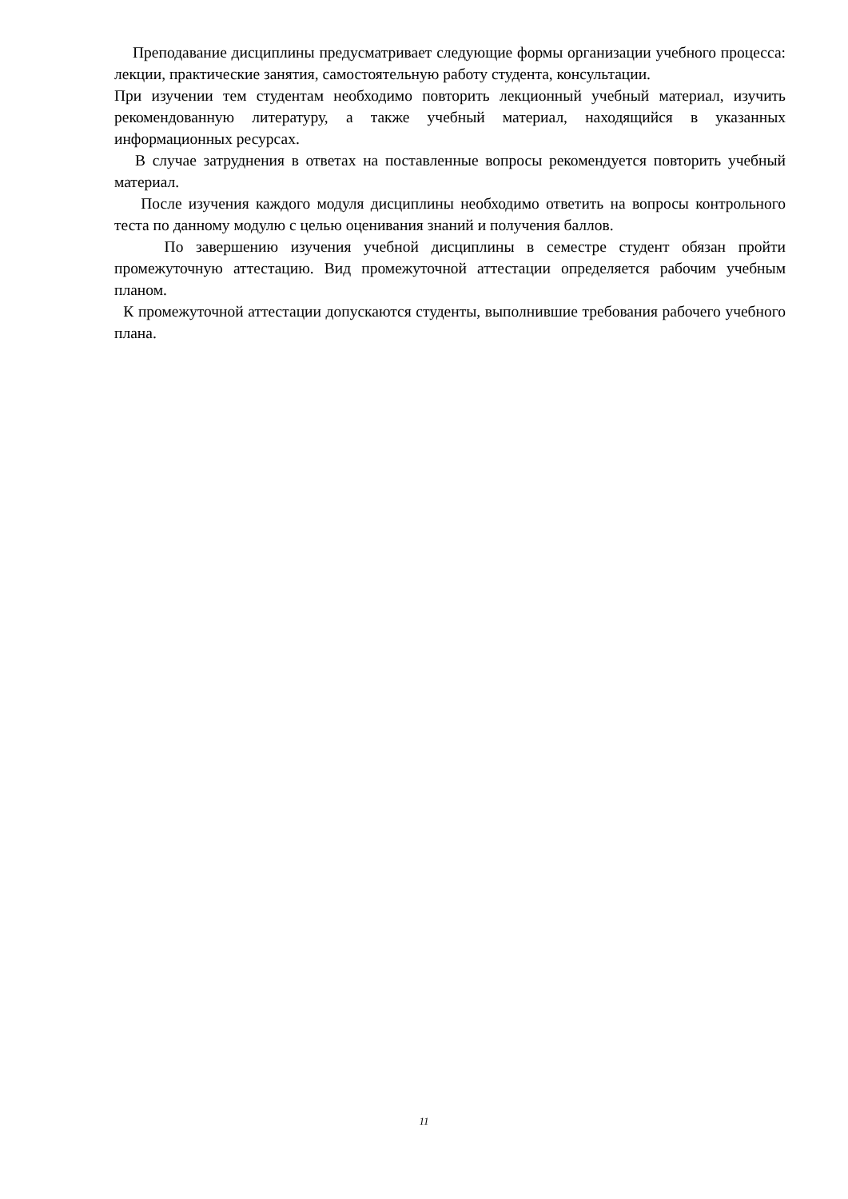Преподавание дисциплины предусматривает следующие формы организации учебного процесса: лекции, практические занятия, самостоятельную работу студента, консультации.
При изучении тем студентам необходимо повторить лекционный учебный материал, изучить рекомендованную литературу, а также учебный материал, находящийся в указанных информационных ресурсах.
В случае затруднения в ответах на поставленные вопросы рекомендуется повторить учебный материал.
После изучения каждого модуля дисциплины необходимо ответить на вопросы контрольного теста по данному модулю с целью оценивания знаний и получения баллов.
По завершению изучения учебной дисциплины в семестре студент обязан пройти промежуточную аттестацию. Вид промежуточной аттестации определяется рабочим учебным планом.
К промежуточной аттестации допускаются студенты, выполнившие требования рабочего учебного плана.
11